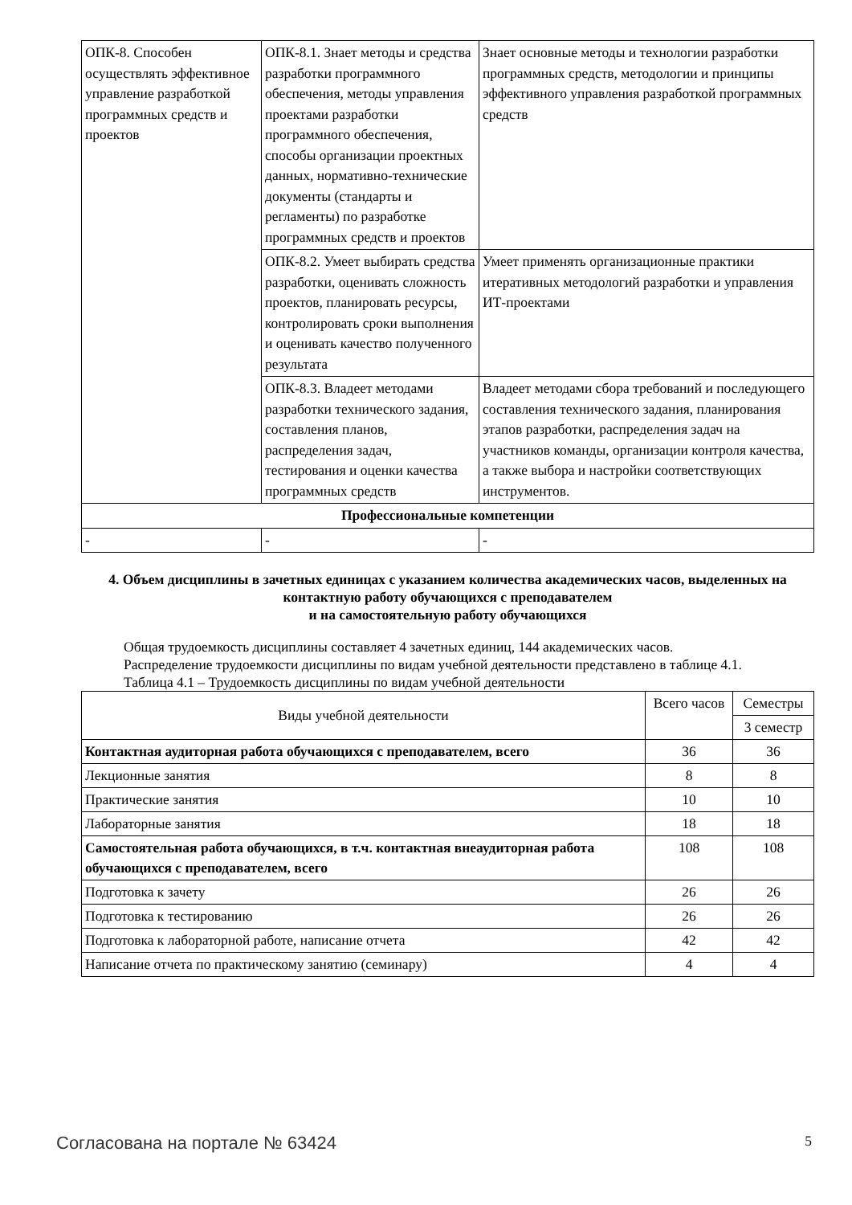| ОПК-8. Способен осуществлять эффективное управление разработкой программных средств и проектов | ОПК-8.1. Знает методы и средства разработки программного обеспечения, методы управления проектами разработки программного обеспечения, способы организации проектных данных, нормативно-технические документы (стандарты и регламенты) по разработке программных средств и проектов | Знает основные методы и технологии разработки программных средств, методологии и принципы эффективного управления разработкой программных средств |
| | ОПК-8.2. Умеет выбирать средства разработки, оценивать сложность проектов, планировать ресурсы, контролировать сроки выполнения и оценивать качество полученного результата | Умеет применять организационные практики итеративных методологий разработки и управления ИТ-проектами |
| | ОПК-8.3. Владеет методами разработки технического задания, составления планов, распределения задач, тестирования и оценки качества программных средств | Владеет методами сбора требований и последующего составления технического задания, планирования этапов разработки, распределения задач на участников команды, организации контроля качества, а также выбора и настройки соответствующих инструментов. |
| Профессиональные компетенции | | |
| - | - | - |
4. Объем дисциплины в зачетных единицах с указанием количества академических часов, выделенных на контактную работу обучающихся с преподавателем
и на самостоятельную работу обучающихся
Общая трудоемкость дисциплины составляет 4 зачетных единиц, 144 академических часов.
Распределение трудоемкости дисциплины по видам учебной деятельности представлено в таблице 4.1.
Таблица 4.1 – Трудоемкость дисциплины по видам учебной деятельности
| Виды учебной деятельности | Всего часов | Семестры |
| | | 3 семестр |
| Контактная аудиторная работа обучающихся с преподавателем, всего | 36 | 36 |
| Лекционные занятия | 8 | 8 |
| Практические занятия | 10 | 10 |
| Лабораторные занятия | 18 | 18 |
| Самостоятельная работа обучающихся, в т.ч. контактная внеаудиторная работа обучающихся с преподавателем, всего | 108 | 108 |
| Подготовка к зачету | 26 | 26 |
| Подготовка к тестированию | 26 | 26 |
| Подготовка к лабораторной работе, написание отчета | 42 | 42 |
| Написание отчета по практическому занятию (семинару) | 4 | 4 |
Согласована на портале № 63424 5